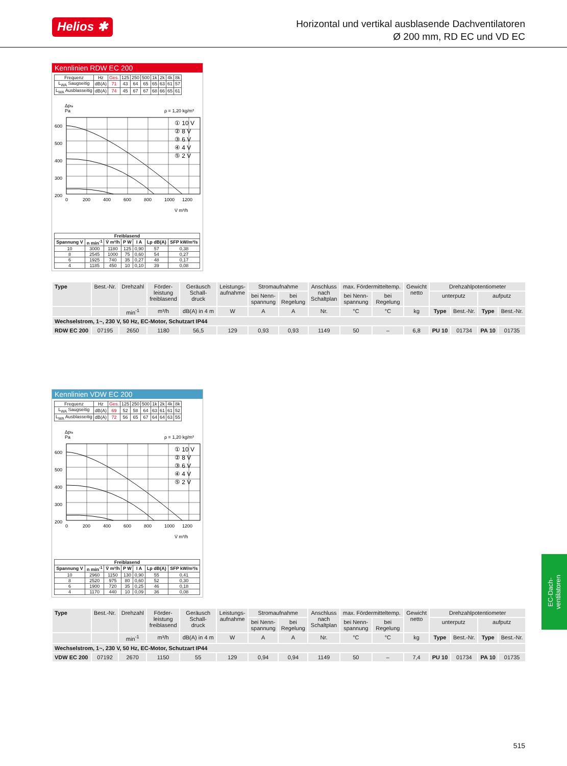Helios ✱
Horizontal und vertikal ausblasende Dachventilatoren
Ø 200 mm, RD EC und VD EC
Kennlinien RDW EC 200
| Frequenz | Hz | Ges. | 125 | 250 | 500 | 1k | 2k | 4k | 8k |
| L<sub>WA</sub> Saugseitig | dB(A) | 71 | 43 | 64 | 65 | 65 | 63 | 61 | 57 |
| L<sub>WA</sub> Ausblasseitig | dB(A) | 74 | 45 | 67 | 67 | 68 | 66 | 65 | 61 |
Δpfa
Pa
ρ = 1,20 kg/m³
600
500
400
300
200
0
200
400
600
800
1000
1200
V̇ m³/h
① 10 V
② 8 V
③ 6 V
④ 4 V
⑤ 2 V
| Freiblasend | | | | | | |
| --- | --- | --- | --- | --- | --- | --- |
| Spannung V | n min<sup>-1</sup> | V̇ m³/h | P W | I A | Lp dB(A) | SFP kW/m³/s |
| 10 | 3000 | 1180 | 125 | 0,90 | 57 | 0,38 |
| 8 | 2545 | 1000 | 75 | 0,60 | 54 | 0,27 |
| 6 | 1925 | 740 | 35 | 0,27 | 48 | 0,17 |
| 4 | 1185 | 450 | 10 | 0,10 | 39 | 0,08 |
| Type | Best.-Nr. | Drehzahl | Förder- leistung freiblasend | Geräusch Schall- druck | Leistungs- aufnahme | Stromaufnahme | | Anschluss nach Schaltplan | max. Fördermitteltemp. | | Gewicht netto | Drehzahlpotentiometer | | | |
| --- | --- | --- | --- | --- | --- | --- | --- | --- | --- | --- | --- | --- | --- | --- | --- |
| | | | | | | bei Nenn- spannung | bei Regelung | | bei Nenn- spannung | bei Regelung | | unterputz | | aufputz | |
| | | min<sup>-1</sup> | m³/h | dB(A) in 4 m | W | A | A | Nr. | °C | °C | kg | Type | Best.-Nr. | Type | Best.-Nr. |
| Wechselstrom, 1~, 230 V, 50 Hz, EC-Motor, Schutzart IP44 | | | | | | | | | | | | | | | |
| RDW EC 200 | 07195 | 2650 | 1180 | 56,5 | 129 | 0,93 | 0,93 | 1149 | 50 | – | 6,8 | PU 10 | 01734 | PA 10 | 01735 |
Kennlinien VDW EC 200
| Frequenz | Hz | Ges. | 125 | 250 | 500 | 1k | 2k | 4k | 8k |
| L<sub>WA</sub> Saugseitig | dB(A) | 69 | 52 | 58 | 64 | 63 | 61 | 61 | 52 |
| L<sub>WA</sub> Ausblasseitig | dB(A) | 72 | 56 | 65 | 67 | 64 | 64 | 63 | 55 |
Δpfa
Pa
ρ = 1,20 kg/m³
600
500
400
300
200
0
200
400
600
800
1000
1200
V̇ m³/h
① 10 V
② 8 V
③ 6 V
④ 4 V
⑤ 2 V
| Freiblasend | | | | | | |
| --- | --- | --- | --- | --- | --- | --- |
| Spannung V | n min<sup>-1</sup> | V̇ m³/h | P W | I A | Lp dB(A) | SFP kW/m³/s |
| 10 | 2960 | 1150 | 130 | 0,90 | 55 | 0,41 |
| 8 | 2520 | 975 | 80 | 0,60 | 52 | 0,30 |
| 6 | 1900 | 720 | 35 | 0,25 | 46 | 0,18 |
| 4 | 1170 | 440 | 10 | 0,09 | 36 | 0,08 |
| Type | Best.-Nr. | Drehzahl | Förder- leistung freiblasend | Geräusch Schall- druck | Leistungs- aufnahme | Stromaufnahme | | Anschluss nach Schaltplan | max. Fördermitteltemp. | | Gewicht netto | Drehzahlpotentiometer | | | |
| --- | --- | --- | --- | --- | --- | --- | --- | --- | --- | --- | --- | --- | --- | --- | --- |
| | | | | | | bei Nenn- spannung | bei Regelung | | bei Nenn- spannung | bei Regelung | | unterputz | | aufputz | |
| | | min<sup>-1</sup> | m³/h | dB(A) in 4 m | W | A | A | Nr. | °C | °C | kg | Type | Best.-Nr. | Type | Best.-Nr. |
| Wechselstrom, 1~, 230 V, 50 Hz, EC-Motor, Schutzart IP44 | | | | | | | | | | | | | | | |
| VDW EC 200 | 07192 | 2670 | 1150 | 55 | 129 | 0,94 | 0,94 | 1149 | 50 | – | 7,4 | PU 10 | 01734 | PA 10 | 01735 |
EC-Dach-
ventilatoren
515